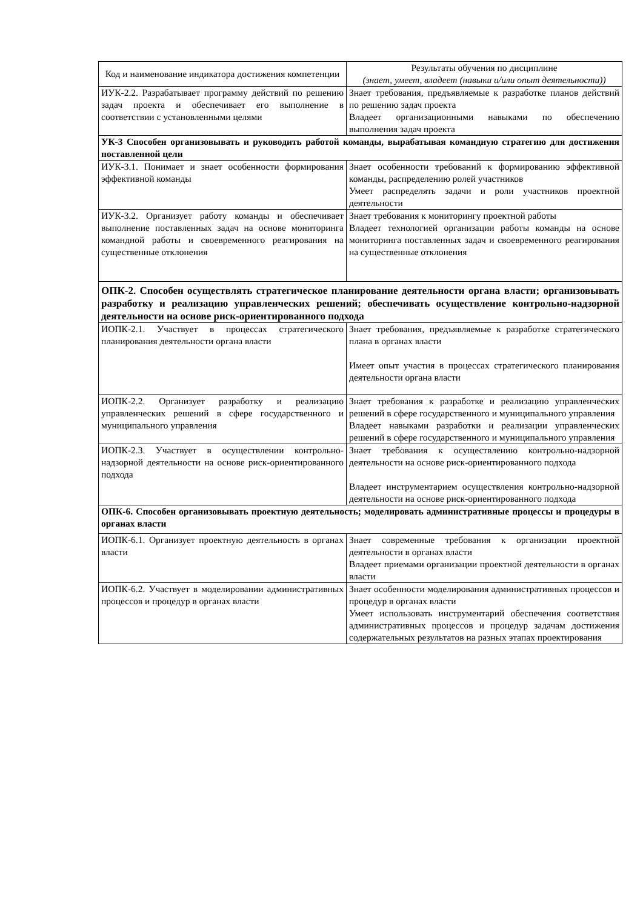| Код и наименование индикатора достижения компетенции | Результаты обучения по дисциплине (знает, умеет, владеет (навыки и/или опыт деятельности)) |
| --- | --- |
| ИУК-2.2. Разрабатывает программу действий по решению задач проекта и обеспечивает его выполнение в соответствии с установленными целями | Знает требования, предъявляемые к разработке планов действий по решению задач проекта Владеет организационными навыками по обеспечению выполнения задач проекта |
| УК-3 Способен организовывать и руководить работой команды, вырабатывая командную стратегию для достижения поставленной цели | |
| ИУК-3.1. Понимает и знает особенности формирования эффективной команды | Знает особенности требований к формированию эффективной команды, распределению ролей участников Умеет распределять задачи и роли участников проектной деятельности |
| ИУК-3.2. Организует работу команды и обеспечивает выполнение поставленных задач на основе мониторинга командной работы и своевременного реагирования на существенные отклонения | Знает требования к мониторингу проектной работы Владеет технологией организации работы команды на основе мониторинга поставленных задач и своевременного реагирования на существенные отклонения |
| ОПК-2. Способен осуществлять стратегическое планирование деятельности органа власти; организовывать разработку и реализацию управленческих решений; обеспечивать осуществление контрольно-надзорной деятельности на основе риск-ориентированного подхода | |
| ИОПК-2.1. Участвует в процессах стратегического планирования деятельности органа власти | Знает требования, предъявляемые к разработке стратегического плана в органах власти Имеет опыт участия в процессах стратегического планирования деятельности органа власти |
| ИОПК-2.2. Организует разработку и реализацию управленческих решений в сфере государственного и муниципального управления | Знает требования к разработке и реализацию управленческих решений в сфере государственного и муниципального управления Владеет навыками разработки и реализации управленческих решений в сфере государственного и муниципального управления |
| ИОПК-2.3. Участвует в осуществлении контрольно-надзорной деятельности на основе риск-ориентированного подхода | Знает требования к осуществлению контрольно-надзорной деятельности на основе риск-ориентированного подхода Владеет инструментарием осуществления контрольно-надзорной деятельности на основе риск-ориентированного подхода |
| ОПК-6. Способен организовывать проектную деятельность; моделировать административные процессы и процедуры в органах власти | |
| ИОПК-6.1. Организует проектную деятельность в органах власти | Знает современные требования к организации проектной деятельности в органах власти Владеет приемами организации проектной деятельности в органах власти |
| ИОПК-6.2. Участвует в моделировании административных процессов и процедур в органах власти | Знает особенности моделирования административных процессов и процедур в органах власти Умеет использовать инструментарий обеспечения соответствия административных процессов и процедур задачам достижения содержательных результатов на разных этапах проектирования |